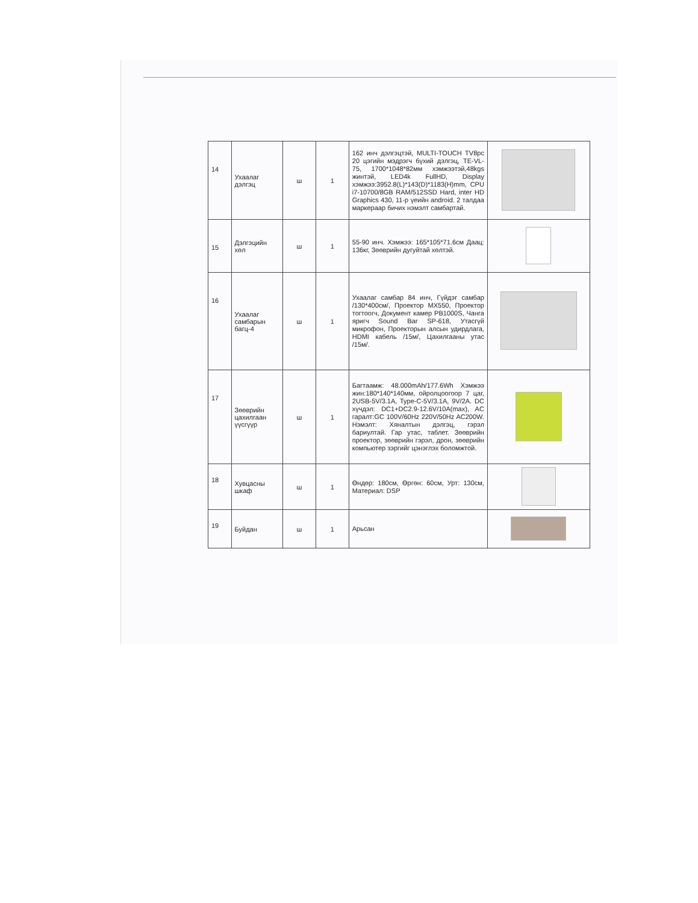| 14 | Ухаалаг дэлгэц | ш | 1 | 162 инч дэлгэцтэй, MULTI-TOUCH TV8pc 20 цэгийн мэдрэгч бүхий дэлгэц, TE-VL-75, 1700*1048*82мм хэмжээтэй,48kgs жинтэй, LED4k FullHD, Display хэмжээ:3952.8(L)*143(D)*1183(H)mm, CPU i7-10700/8GB RAM/512SSD Hard, inter HD Graphics 430, 11-р үеийн android. 2 талдаа маркераар бичих нэмэлт самбартай. | |
| 15 | Дэлгэцийн хөл | ш | 1 | 55-90 инч. Хэмжээ: 165*105*71.6см Даац: 136кг, Зөөврийн дугуйтай хөлтэй. | |
| 16 | Ухаалаг самбарын багц-4 | ш | 1 | Ухаалаг самбар 84 инч, Гүйдэг самбар /130*400см/, Проектор MX550, Проектор тогтоогч, Документ камер PB1000S, Чанга яригч Sound Bar SP-618, Утасгүй микрофон, Проекторын алсын удирдлага, HDMI кабель /15м/, Цахилгааны утас /15м/. | |
| 17 | Зөөврийн цахилгаан үүсгүүр | ш | 1 | Багтаамж: 48.000mAh/177.6Wh Хэмжээ жин:180*140*140мм, ойролцоогоор 7 цаг, 2USB-5V/3.1A, Type-C-5V/3.1A, 9V/2A. DC хүчдэл: DC1+DC2.9-12.6V/10A(max), AC гаралт:GC 100V/60Hz 220V/50Hz AC200W. Нэмэлт: Хяналтын дэлгэц, гэрэл бариултай. Гар утас, таблет. Зөөврийн проектор, зөөврийн гэрэл, дрон, зөөврийн компьютер зэргийг цэнэглэх боломжтой. | |
| 18 | Хувцасны шкаф | ш | 1 | Өндөр: 180см, Өргөн: 60см, Урт: 130см, Материал: DSP | |
| 19 | Буйдан | ш | 1 | Арьсан | |